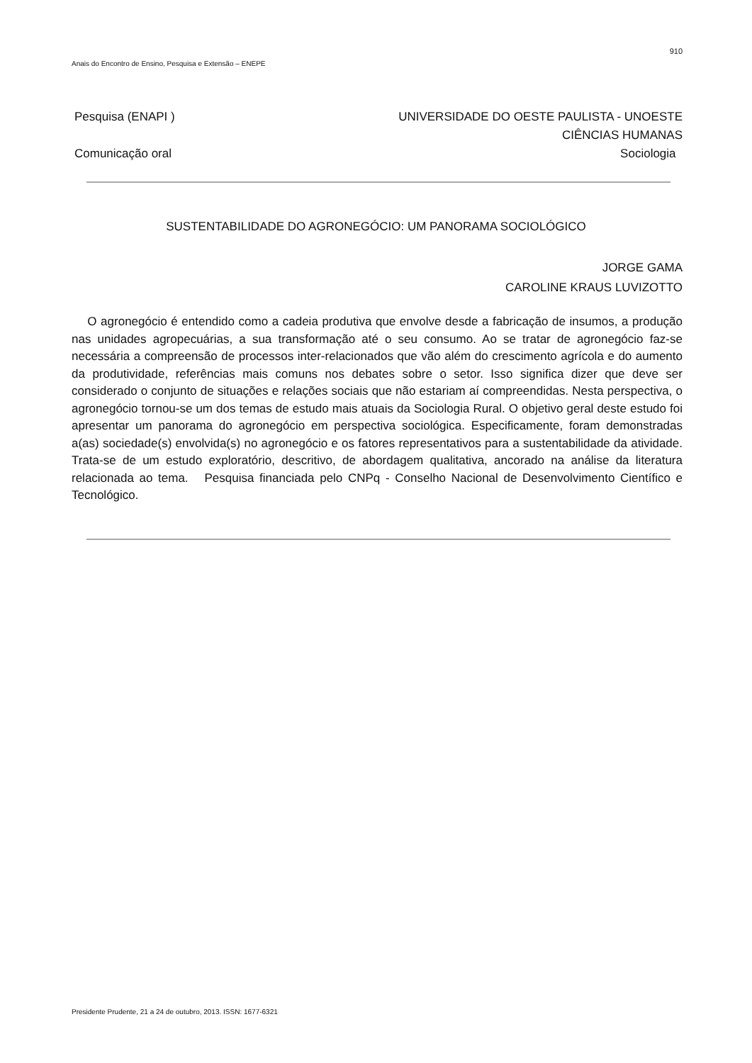910
Anais do Encontro de Ensino, Pesquisa e Extensão – ENEPE
Pesquisa (ENAPI ) UNIVERSIDADE DO OESTE PAULISTA - UNOESTE
CIÊNCIAS HUMANAS
Comunicação oral Sociologia
SUSTENTABILIDADE DO AGRONEGÓCIO: UM PANORAMA SOCIOLÓGICO
JORGE GAMA
CAROLINE KRAUS LUVIZOTTO
O agronegócio é entendido como a cadeia produtiva que envolve desde a fabricação de insumos, a produção nas unidades agropecuárias, a sua transformação até o seu consumo. Ao se tratar de agronegócio faz-se necessária a compreensão de processos inter-relacionados que vão além do crescimento agrícola e do aumento da produtividade, referências mais comuns nos debates sobre o setor. Isso significa dizer que deve ser considerado o conjunto de situações e relações sociais que não estariam aí compreendidas. Nesta perspectiva, o agronegócio tornou-se um dos temas de estudo mais atuais da Sociologia Rural. O objetivo geral deste estudo foi apresentar um panorama do agronegócio em perspectiva sociológica. Especificamente, foram demonstradas a(as) sociedade(s) envolvida(s) no agronegócio e os fatores representativos para a sustentabilidade da atividade. Trata-se de um estudo exploratório, descritivo, de abordagem qualitativa, ancorado na análise da literatura relacionada ao tema. Pesquisa financiada pelo CNPq - Conselho Nacional de Desenvolvimento Científico e Tecnológico.
Presidente Prudente, 21 a 24 de outubro, 2013. ISSN: 1677-6321